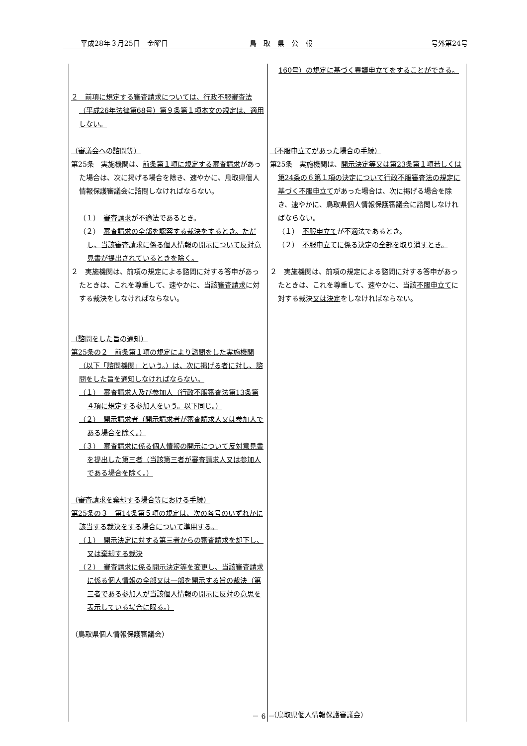平成28年３月25日　金曜日 鳥　取　県　公　報 号外第24号
| ２ 前項に規定する審査請求については、行政不服審査法（平成26年法律第68号）第９条第１項本文の規定は、適用しない。 （審議会への諮問等） 第25条 実施機関は、 前条第１項に規定する審査請求 があった場合は、次に掲げる場合を除き、速やかに、鳥取県個人情報保護審議会に諮問しなければならない。 （１） 審査請求 が不適法であるとき。 （２） 審査請求の全部を認容する裁決をするとき。ただし、当該審査請求に係る個人情報の開示について反対意見書が提出されているときを除く。 ２ 実施機関は、前項の規定による諮問に対する答申があったときは、これを尊重して、速やかに、当該 審査請求 に対する裁決をしなければならない。 （諮問をした旨の通知） 第25条の２ 前条第１項の規定により諮問をした実施機関（以下「諮問機関」という。）は、次に掲げる者に対し、諮問をした旨を通知しなければならない。 （１） 審査請求人及び参加人（行政不服審査法第13条第４項に規定する参加人をいう。以下同じ。） （２） 開示請求者（開示請求者が審査請求人又は参加人である場合を除く。） （３） 審査請求に係る個人情報の開示について反対意見書を提出した第三者（当該第三者が審査請求人又は参加人である場合を除く。） （審査請求を棄却する場合等における手続） 第25条の３ 第14条第５項の規定は、次の各号のいずれかに該当する裁決をする場合について準用する。 （１） 開示決定に対する第三者からの審査請求を却下し、又は棄却する裁決 （２） 審査請求に係る開示決定等を変更し、当該審査請求に係る個人情報の全部又は一部を開示する旨の裁決（第三者である参加人が当該個人情報の開示に反対の意思を表示している場合に限る。） （鳥取県個人情報保護審議会） | 160号）の規定に基づく異議申立てをすることができる。 （不服申立てがあった場合の手続） 第25条 実施機関は、 開示決定等又は第23条第１項若しくは第24条の６第１項の決定について行政不服審査法の規定に基づく不服申立て があった場合は、次に掲げる場合を除き、速やかに、鳥取県個人情報保護審議会に諮問しなければならない。 （１） 不服申立て が不適法であるとき。 （２） 不服申立てに係る決定の全部を取り消すとき。 ２ 実施機関は、前項の規定による諮問に対する答申があったときは、これを尊重して、速やかに、当該 不服申立て に対する裁決 又は決定 をしなければならない。 （鳥取県個人情報保護審議会） |
－ 6 －